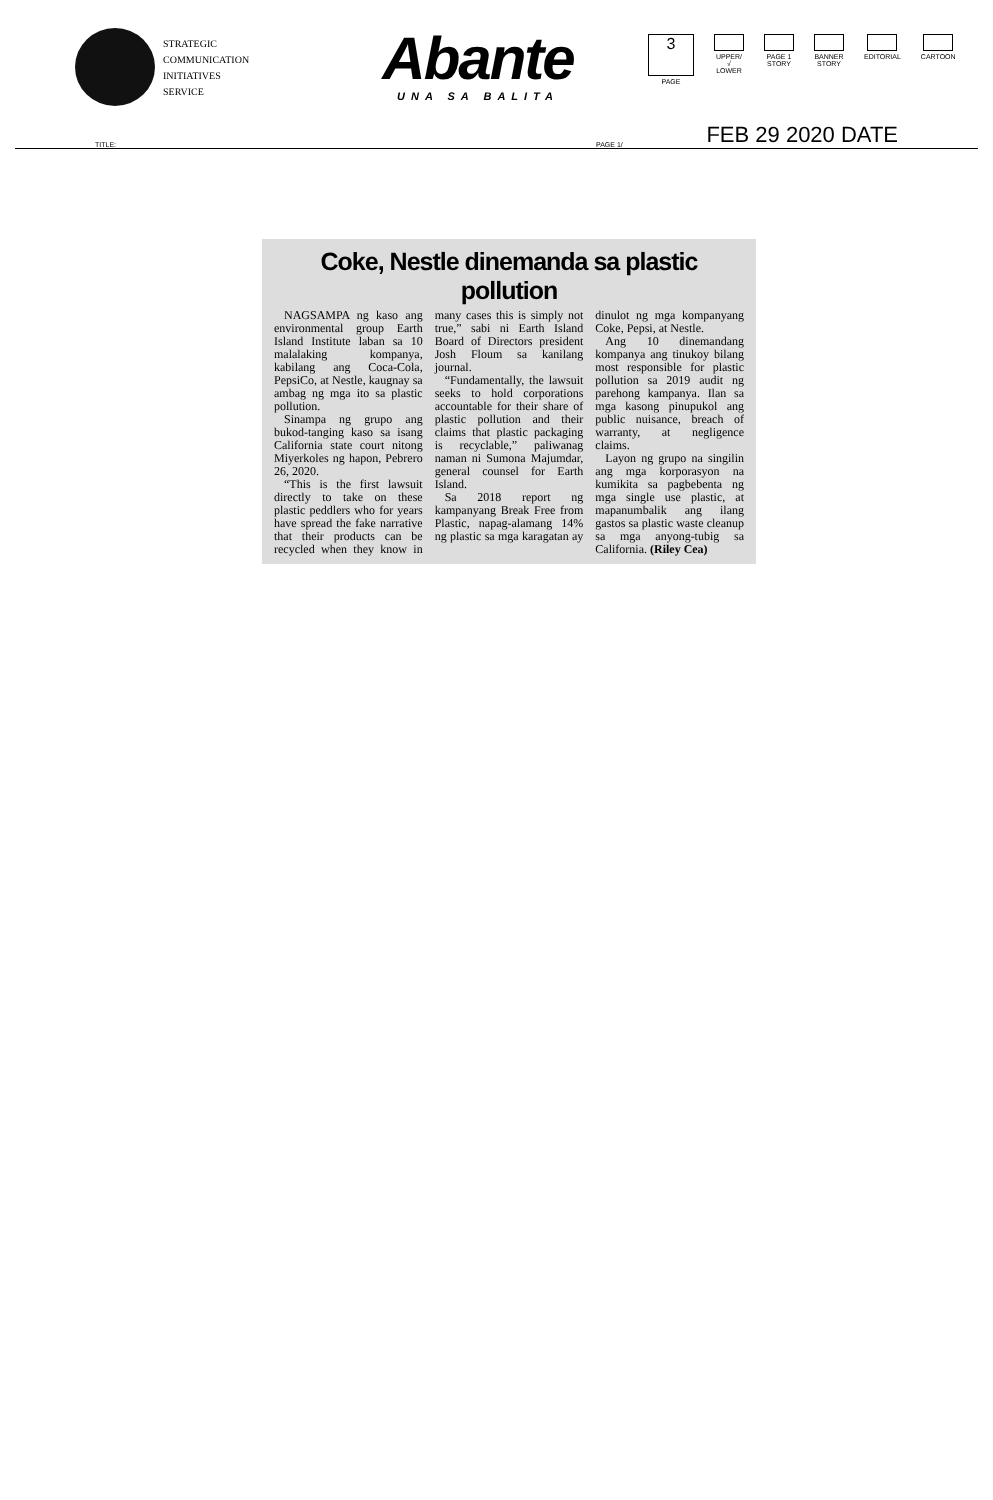STRATEGIC
COMMUNICATION
INITIATIVES
SERVICE
Abante
UNA SA BALITA
3
PAGE
UPPER/
√
LOWER
PAGE 1
STORY
BANNER
STORY
EDITORIAL CARTOON
TITLE: PAGE 1/ FEB 29 2020 DATE
Coke, Nestle dinemanda sa plastic pollution
NAGSAMPA ng kaso ang environmental group Earth Island Institute laban sa 10 malalaking kompanya, kabilang ang Coca-Cola, PepsiCo, at Nestle, kaugnay sa ambag ng mga ito sa plastic pollution.
Sinampa ng grupo ang bukod-tanging kaso sa isang California state court nitong Miyerkoles ng hapon, Pebrero 26, 2020.
“This is the first lawsuit directly to take on these plastic peddlers who for years have spread the fake narrative that their products can be recycled when they know in many cases this is simply not true,” sabi ni Earth Island Board of Directors president Josh Floum sa kanilang journal.
“Fundamentally, the lawsuit seeks to hold corporations accountable for their share of plastic pollution and their claims that plastic packaging is recyclable,” paliwanag naman ni Sumona Majumdar, general counsel for Earth Island.
Sa 2018 report ng kampanyang Break Free from Plastic, napag-alamang 14% ng plastic sa mga karagatan ay dinulot ng mga kompanyang Coke, Pepsi, at Nestle.
Ang 10 dinemandang kompanya ang tinukoy bilang most responsible for plastic pollution sa 2019 audit ng parehong kampanya. Ilan sa mga kasong pinupukol ang public nuisance, breach of warranty, at negligence claims.
Layon ng grupo na singilin ang mga korporasyon na kumikita sa pagbebenta ng mga single use plastic, at mapanumbalik ang ilang gastos sa plastic waste cleanup sa mga anyong-tubig sa California. (Riley Cea)